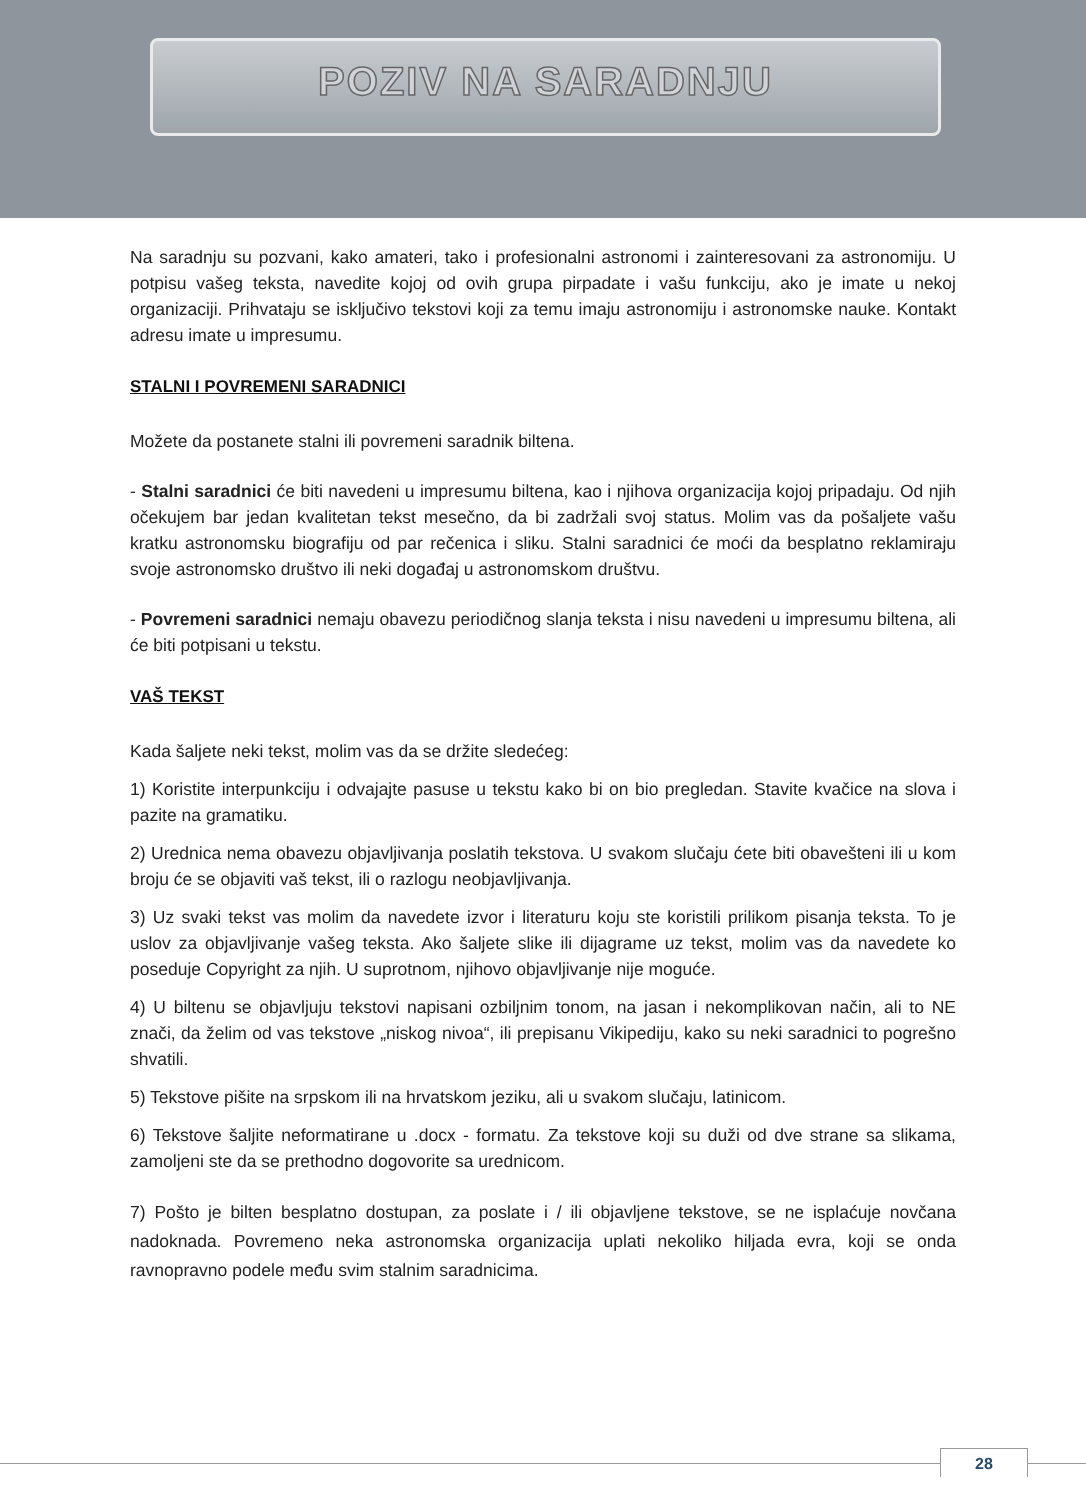POZIV NA SARADNJU
Na saradnju su pozvani, kako amateri, tako i profesionalni astronomi i zainteresovani za astronomiju. U potpisu vašeg teksta, navedite kojoj od ovih grupa pirpadate i vašu funkciju, ako je imate u nekoj organizaciji. Prihvataju se isključivo tekstovi koji za temu imaju astronomiju i astronomske nauke. Kontakt adresu imate u impresumu.
STALNI I POVREMENI SARADNICI
Možete da postanete stalni ili povremeni saradnik biltena.
- Stalni saradnici će biti navedeni u impresumu biltena, kao i njihova organizacija kojoj pripadaju. Od njih očekujem bar jedan kvalitetan tekst mesečno, da bi zadržali svoj status. Molim vas da pošaljete vašu kratku astronomsku biografiju od par rečenica i sliku. Stalni saradnici će moći da besplatno reklamiraju svoje astronomsko društvo ili neki događaj u astronomskom društvu.
- Povremeni saradnici nemaju obavezu periodičnog slanja teksta i nisu navedeni u impresumu biltena, ali će biti potpisani u tekstu.
VAŠ TEKST
Kada šaljete neki tekst, molim vas da se držite sledećeg:
1) Koristite interpunkciju i odvajajte pasuse u tekstu kako bi on bio pregledan. Stavite kvačice na slova i pazite na gramatiku.
2) Urednica nema obavezu objavljivanja poslatih tekstova. U svakom slučaju ćete biti obavešteni ili u kom broju će se objaviti vaš tekst, ili o razlogu neobjavljivanja.
3) Uz svaki tekst vas molim da navedete izvor i literaturu koju ste koristili prilikom pisanja teksta. To je uslov za objavljivanje vašeg teksta. Ako šaljete slike ili dijagrame uz tekst, molim vas da navedete ko poseduje Copyright za njih. U suprotnom, njihovo objavljivanje nije moguće.
4) U biltenu se objavljuju tekstovi napisani ozbiljnim tonom, na jasan i nekomplikovan način, ali to NE znači, da želim od vas tekstove „niskog nivoa“, ili prepisanu Vikipediju, kako su neki saradnici to pogrešno shvatili.
5) Tekstove pišite na srpskom ili na hrvatskom jeziku, ali u svakom slučaju, latinicom.
6) Tekstove šaljite neformatirane u .docx - formatu. Za tekstove koji su duži od dve strane sa slikama, zamoljeni ste da se prethodno dogovorite sa urednicom.
7) Pošto je bilten besplatno dostupan, za poslate i / ili objavljene tekstove, se ne isplaćuje novčana nadoknada. Povremeno neka astronomska organizacija uplati nekoliko hiljada evra, koji se onda ravnopravno podele među svim stalnim saradnicima.
28